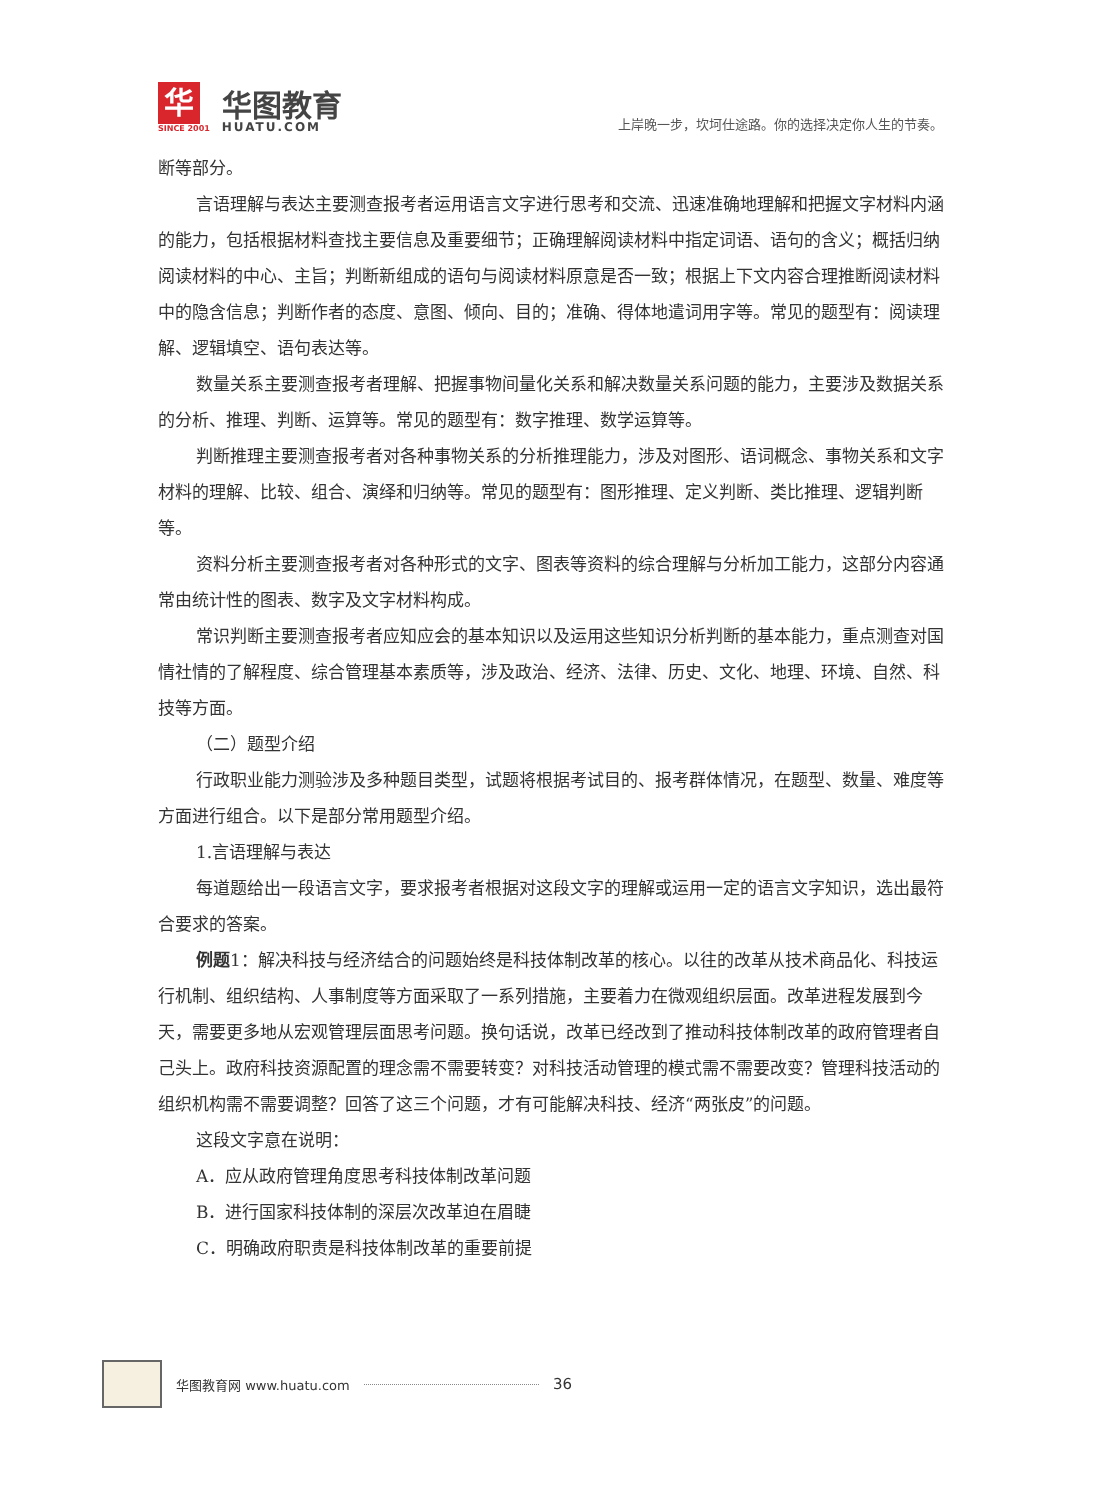华
SINCE 2001
华图教育
HUATU.COM
上岸晚一步，坎坷仕途路。你的选择决定你人生的节奏。
断等部分。
言语理解与表达主要测查报考者运用语言文字进行思考和交流、迅速准确地理解和把握文字材料内涵的能力，包括根据材料查找主要信息及重要细节；正确理解阅读材料中指定词语、语句的含义；概括归纳阅读材料的中心、主旨；判断新组成的语句与阅读材料原意是否一致；根据上下文内容合理推断阅读材料中的隐含信息；判断作者的态度、意图、倾向、目的；准确、得体地遣词用字等。常见的题型有：阅读理解、逻辑填空、语句表达等。
数量关系主要测查报考者理解、把握事物间量化关系和解决数量关系问题的能力，主要涉及数据关系的分析、推理、判断、运算等。常见的题型有：数字推理、数学运算等。
判断推理主要测查报考者对各种事物关系的分析推理能力，涉及对图形、语词概念、事物关系和文字材料的理解、比较、组合、演绎和归纳等。常见的题型有：图形推理、定义判断、类比推理、逻辑判断等。
资料分析主要测查报考者对各种形式的文字、图表等资料的综合理解与分析加工能力，这部分内容通常由统计性的图表、数字及文字材料构成。
常识判断主要测查报考者应知应会的基本知识以及运用这些知识分析判断的基本能力，重点测查对国情社情的了解程度、综合管理基本素质等，涉及政治、经济、法律、历史、文化、地理、环境、自然、科技等方面。
（二）题型介绍
行政职业能力测验涉及多种题目类型，试题将根据考试目的、报考群体情况，在题型、数量、难度等方面进行组合。以下是部分常用题型介绍。
1.言语理解与表达
每道题给出一段语言文字，要求报考者根据对这段文字的理解或运用一定的语言文字知识，选出最符合要求的答案。
例题1：解决科技与经济结合的问题始终是科技体制改革的核心。以往的改革从技术商品化、科技运行机制、组织结构、人事制度等方面采取了一系列措施，主要着力在微观组织层面。改革进程发展到今天，需要更多地从宏观管理层面思考问题。换句话说，改革已经改到了推动科技体制改革的政府管理者自己头上。政府科技资源配置的理念需不需要转变？对科技活动管理的模式需不需要改变？管理科技活动的组织机构需不需要调整？回答了这三个问题，才有可能解决科技、经济“两张皮”的问题。
这段文字意在说明：
A．应从政府管理角度思考科技体制改革问题
B．进行国家科技体制的深层次改革迫在眉睫
C．明确政府职责是科技体制改革的重要前提
华图教育网 www.huatu.com
36